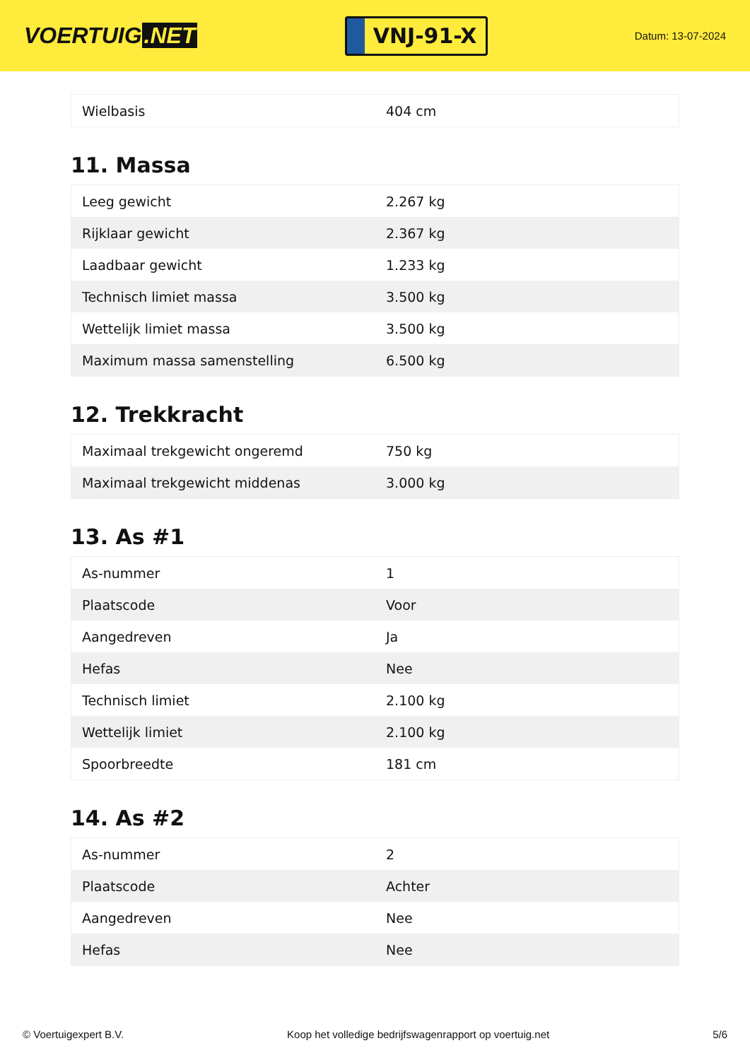VOERTUIG.NET
VNJ-91-X
Datum: 13-07-2024
| Wielbasis | 404 cm |
11. Massa
| Leeg gewicht | 2.267 kg |
| Rijklaar gewicht | 2.367 kg |
| Laadbaar gewicht | 1.233 kg |
| Technisch limiet massa | 3.500 kg |
| Wettelijk limiet massa | 3.500 kg |
| Maximum massa samenstelling | 6.500 kg |
12. Trekkracht
| Maximaal trekgewicht ongeremd | 750 kg |
| Maximaal trekgewicht middenas | 3.000 kg |
13. As #1
| As-nummer | 1 |
| Plaatscode | Voor |
| Aangedreven | Ja |
| Hefas | Nee |
| Technisch limiet | 2.100 kg |
| Wettelijk limiet | 2.100 kg |
| Spoorbreedte | 181 cm |
14. As #2
| As-nummer | 2 |
| Plaatscode | Achter |
| Aangedreven | Nee |
| Hefas | Nee |
© Voertuigexpert B.V. Koop het volledige bedrijfswagenrapport op voertuig.net 5/6